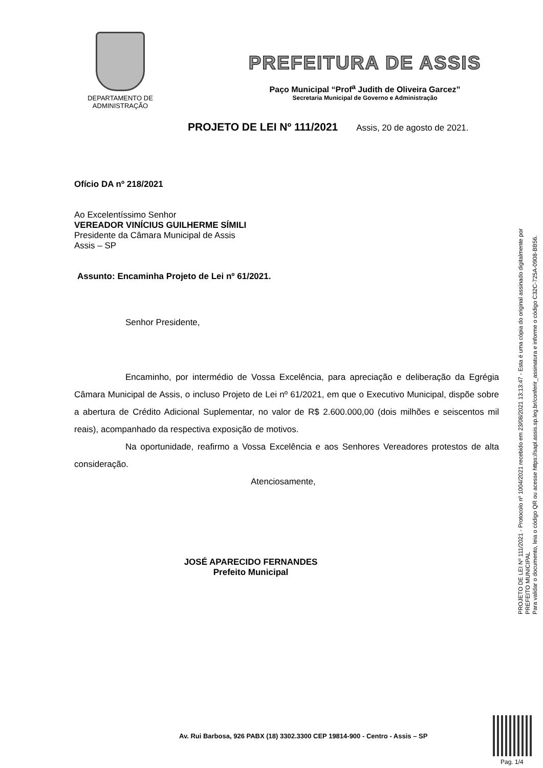DEPARTAMENTO DE
ADMINISTRAÇÃO
PREFEITURA DE ASSIS
Paço Municipal “Prof<sup>a</sup> Judith de Oliveira Garcez”
Secretaria Municipal de Governo e Administração
PROJETO DE LEI Nº 111/2021 Assis, 20 de agosto de 2021.
Ofício DA nº 218/2021
Ao Excelentíssimo Senhor
VEREADOR VINÍCIUS GUILHERME SÍMILI
Presidente da Câmara Municipal de Assis
Assis – SP
Assunto: Encaminha Projeto de Lei nº 61/2021.
Senhor Presidente,
Encaminho, por intermédio de Vossa Excelência, para apreciação e deliberação da Egrégia Câmara Municipal de Assis, o incluso Projeto de Lei nº 61/2021, em que o Executivo Municipal, dispõe sobre a abertura de Crédito Adicional Suplementar, no valor de R$ 2.600.000,00 (dois milhões e seiscentos mil reais), acompanhado da respectiva exposição de motivos.
Na oportunidade, reafirmo a Vossa Excelência e aos Senhores Vereadores protestos de alta consideração.
Atenciosamente,
JOSÉ APARECIDO FERNANDES
Prefeito Municipal
PROJETO DE LEI Nº 111/2021 - Protocolo nº 1004/2021 recebido em 23/08/2021 13:13:47 - Esta é uma cópia do original assinado digitalmente por PREFEITO MUNICIPAL
Para validar o documento, leia o código QR ou acesse https://sapl.assis.sp.leg.br/conferir_assinatura e informe o código C32C-725A-0908-BB56.
Av. Rui Barbosa, 926 PABX (18) 3302.3300 CEP 19814-900 - Centro - Assis – SP
Pag. 1/4